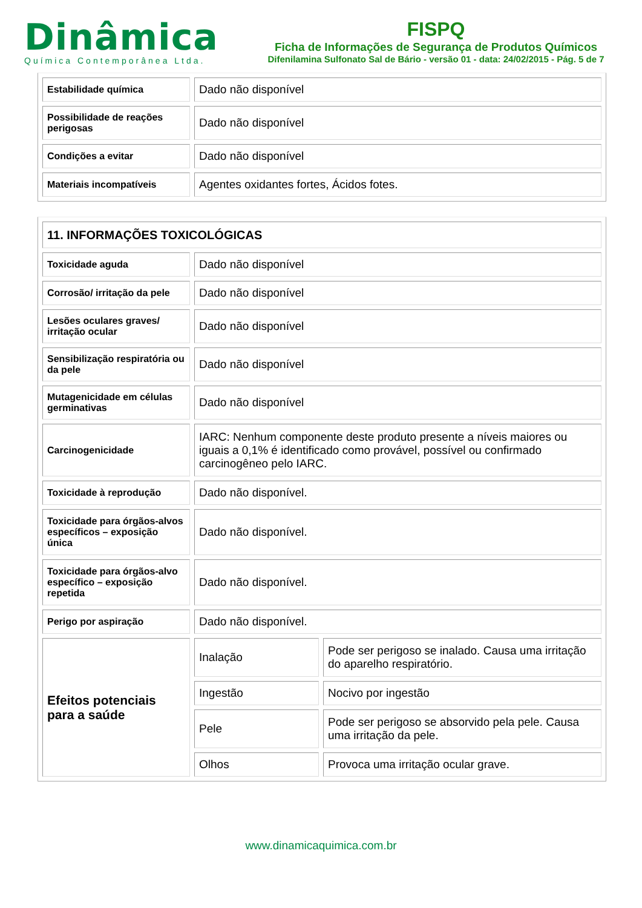Dinâmica
Química Contemporânea Ltda.
FISPQ
Ficha de Informações de Segurança de Produtos Químicos
Difenilamina Sulfonato Sal de Bário - versão 01 - data: 24/02/2015 - Pág. 5 de 7
| Estabilidade química | Dado não disponível |
| Possibilidade de reações perigosas | Dado não disponível |
| Condições a evitar | Dado não disponível |
| Materiais incompatíveis | Agentes oxidantes fortes, Ácidos fotes. |
| 11. INFORMAÇÕES TOXICOLÓGICAS | | |
| Toxicidade aguda | Dado não disponível | |
| Corrosão/ irritação da pele | Dado não disponível | |
| Lesões oculares graves/ irritação ocular | Dado não disponível | |
| Sensibilização respiratória ou da pele | Dado não disponível | |
| Mutagenicidade em células germinativas | Dado não disponível | |
| Carcinogenicidade | IARC: Nenhum componente deste produto presente a níveis maiores ou iguais a 0,1% é identificado como provável, possível ou confirmado carcinogêneo pelo IARC. | |
| Toxicidade à reprodução | Dado não disponível. | |
| Toxicidade para órgãos-alvos específicos – exposição única | Dado não disponível. | |
| Toxicidade para órgãos-alvo específico – exposição repetida | Dado não disponível. | |
| Perigo por aspiração | Dado não disponível. | |
| Efeitos potenciais para a saúde | Inalação | Pode ser perigoso se inalado. Causa uma irritação do aparelho respiratório. |
| | Ingestão | Nocivo por ingestão |
| | Pele | Pode ser perigoso se absorvido pela pele. Causa uma irritação da pele. |
| | Olhos | Provoca uma irritação ocular grave. |
www.dinamicaquimica.com.br